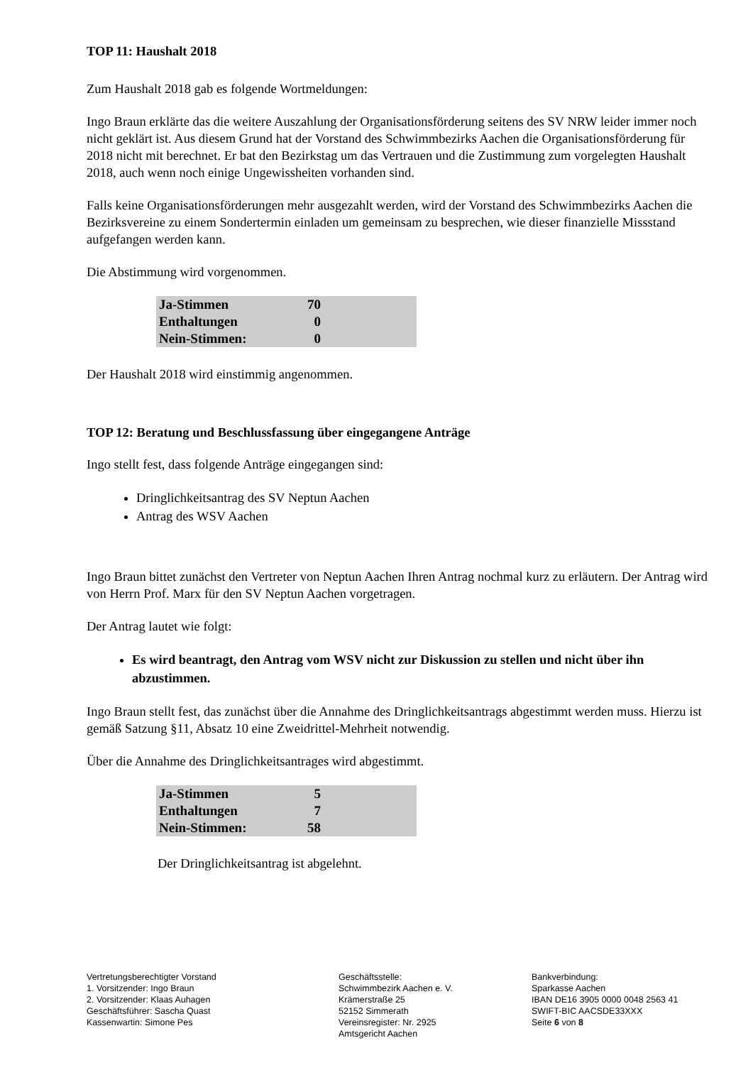TOP 11: Haushalt 2018
Zum Haushalt 2018 gab es folgende Wortmeldungen:
Ingo Braun erklärte das die weitere Auszahlung der Organisationsförderung seitens des SV NRW leider immer noch nicht geklärt ist. Aus diesem Grund hat der Vorstand des Schwimmbezirks Aachen die Organisationsförderung für 2018 nicht mit berechnet. Er bat den Bezirkstag um das Vertrauen und die Zustimmung zum vorgelegten Haushalt 2018, auch wenn noch einige Ungewissheiten vorhanden sind.
Falls keine Organisationsförderungen mehr ausgezahlt werden, wird der Vorstand des Schwimmbezirks Aachen die Bezirksvereine zu einem Sondertermin einladen um gemeinsam zu besprechen, wie dieser finanzielle Missstand aufgefangen werden kann.
Die Abstimmung wird vorgenommen.
| Ja-Stimmen | 70 | |
| Enthaltungen | 0 | |
| Nein-Stimmen: | 0 | |
Der Haushalt 2018 wird einstimmig angenommen.
TOP 12: Beratung und Beschlussfassung über eingegangene Anträge
Ingo stellt fest, dass folgende Anträge eingegangen sind:
Dringlichkeitsantrag des SV Neptun Aachen
Antrag des WSV Aachen
Ingo Braun bittet zunächst den Vertreter von Neptun Aachen Ihren Antrag nochmal kurz zu erläutern. Der Antrag wird von Herrn Prof. Marx für den SV Neptun Aachen vorgetragen.
Der Antrag lautet wie folgt:
Es wird beantragt, den Antrag vom WSV nicht zur Diskussion zu stellen und nicht über ihn abzustimmen.
Ingo Braun stellt fest, das zunächst über die Annahme des Dringlichkeitsantrags abgestimmt werden muss. Hierzu ist gemäß Satzung §11, Absatz 10 eine Zweidrittel-Mehrheit notwendig.
Über die Annahme des Dringlichkeitsantrages wird abgestimmt.
| Ja-Stimmen | 5 | |
| Enthaltungen | 7 | |
| Nein-Stimmen: | 58 | |
Der Dringlichkeitsantrag ist abgelehnt.
Vertretungsberechtigter Vorstand
1. Vorsitzender: Ingo Braun
2. Vorsitzender: Klaas Auhagen
Geschäftsführer: Sascha Quast
Kassenwartin: Simone Pes
Geschäftsstelle:
Schwimmbezirk Aachen e. V.
Krämerstraße 25
52152 Simmerath
Vereinsregister: Nr. 2925
Amtsgericht Aachen
Bankverbindung:
Sparkasse Aachen
IBAN DE16 3905 0000 0048 2563 41
SWIFT-BIC AACSDE33XXX
Seite 6 von 8